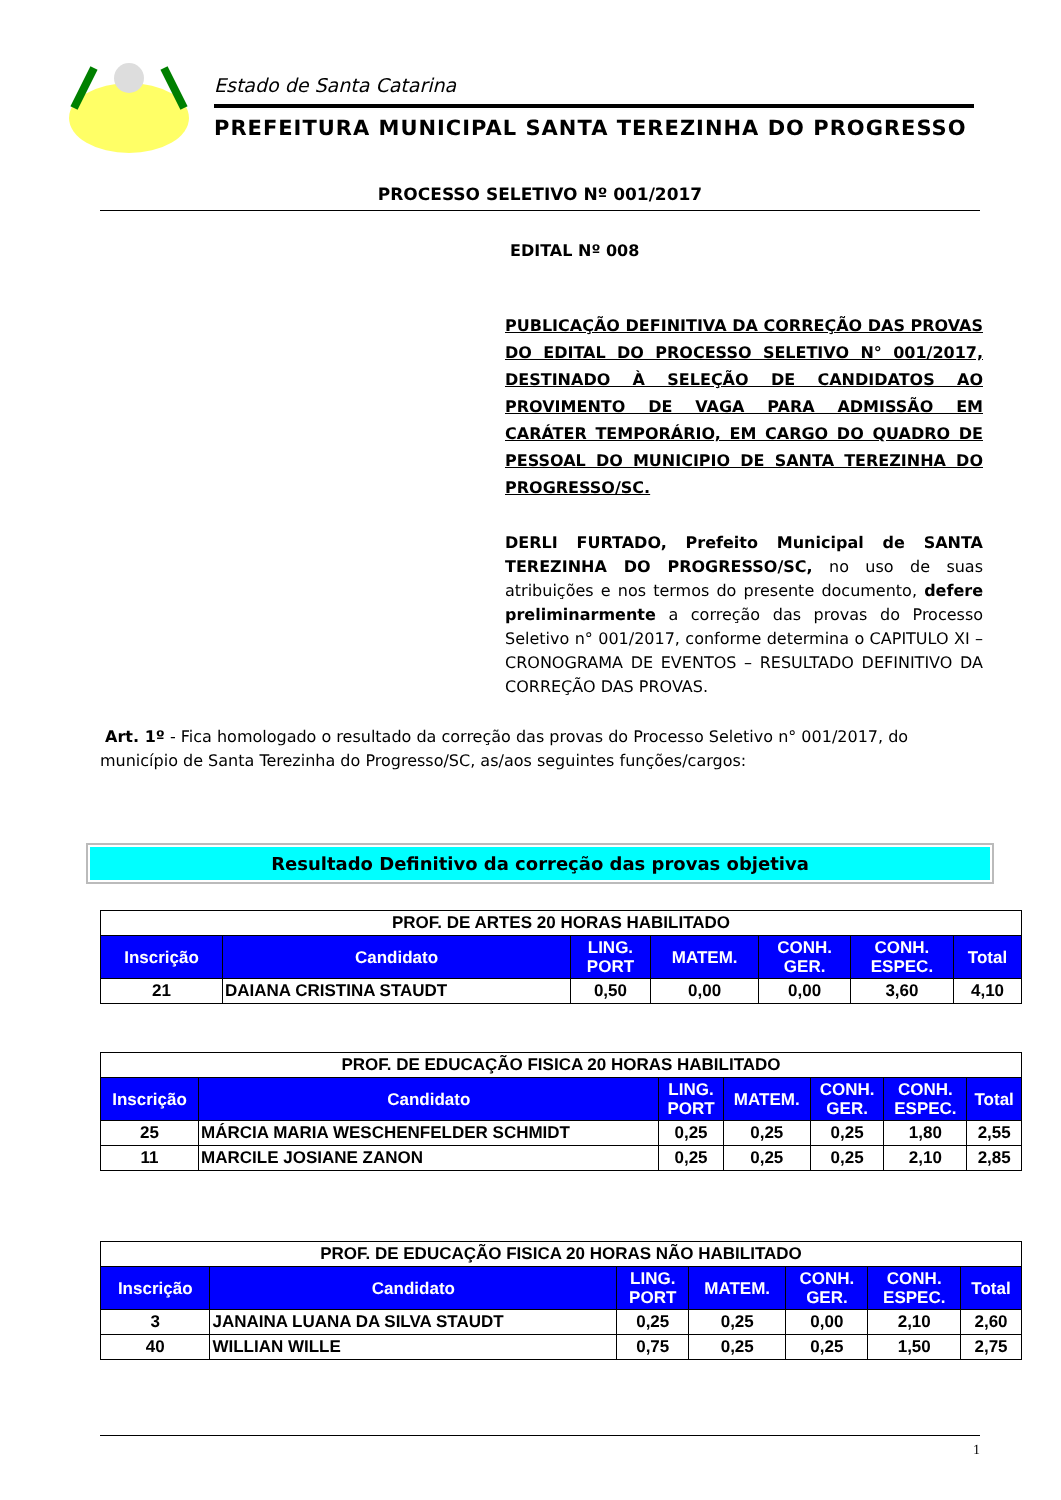Estado de Santa Catarina
PREFEITURA MUNICIPAL SANTA TEREZINHA DO PROGRESSO
PROCESSO SELETIVO Nº 001/2017
EDITAL Nº 008
PUBLICAÇÃO DEFINITIVA DA CORREÇÃO DAS PROVAS DO EDITAL DO PROCESSO SELETIVO N° 001/2017, DESTINADO À SELEÇÃO DE CANDIDATOS AO PROVIMENTO DE VAGA PARA ADMISSÃO EM CARÁTER TEMPORÁRIO, EM CARGO DO QUADRO DE PESSOAL DO MUNICIPIO DE SANTA TEREZINHA DO PROGRESSO/SC.
DERLI FURTADO, Prefeito Municipal de SANTA TEREZINHA DO PROGRESSO/SC, no uso de suas atribuições e nos termos do presente documento, defere preliminarmente a correção das provas do Processo Seletivo n° 001/2017, conforme determina o CAPITULO XI – CRONOGRAMA DE EVENTOS – RESULTADO DEFINITIVO DA CORREÇÃO DAS PROVAS.
Art. 1º - Fica homologado o resultado da correção das provas do Processo Seletivo n° 001/2017, do município de Santa Terezinha do Progresso/SC, as/aos seguintes funções/cargos:
Resultado Definitivo da correção das provas objetiva
| PROF. DE ARTES 20 HORAS HABILITADO | | | | | | |
| --- | --- | --- | --- | --- | --- | --- |
| Inscrição | Candidato | LING. PORT | MATEM. | CONH. GER. | CONH. ESPEC. | Total |
| 21 | DAIANA CRISTINA STAUDT | 0,50 | 0,00 | 0,00 | 3,60 | 4,10 |
| PROF. DE EDUCAÇÃO FISICA 20 HORAS HABILITADO | | | | | | |
| --- | --- | --- | --- | --- | --- | --- |
| Inscrição | Candidato | LING. PORT | MATEM. | CONH. GER. | CONH. ESPEC. | Total |
| 25 | MÁRCIA MARIA WESCHENFELDER SCHMIDT | 0,25 | 0,25 | 0,25 | 1,80 | 2,55 |
| 11 | MARCILE JOSIANE ZANON | 0,25 | 0,25 | 0,25 | 2,10 | 2,85 |
| PROF. DE EDUCAÇÃO FISICA 20 HORAS NÃO HABILITADO | | | | | | |
| --- | --- | --- | --- | --- | --- | --- |
| Inscrição | Candidato | LING. PORT | MATEM. | CONH. GER. | CONH. ESPEC. | Total |
| 3 | JANAINA LUANA DA SILVA STAUDT | 0,25 | 0,25 | 0,00 | 2,10 | 2,60 |
| 40 | WILLIAN WILLE | 0,75 | 0,25 | 0,25 | 1,50 | 2,75 |
1